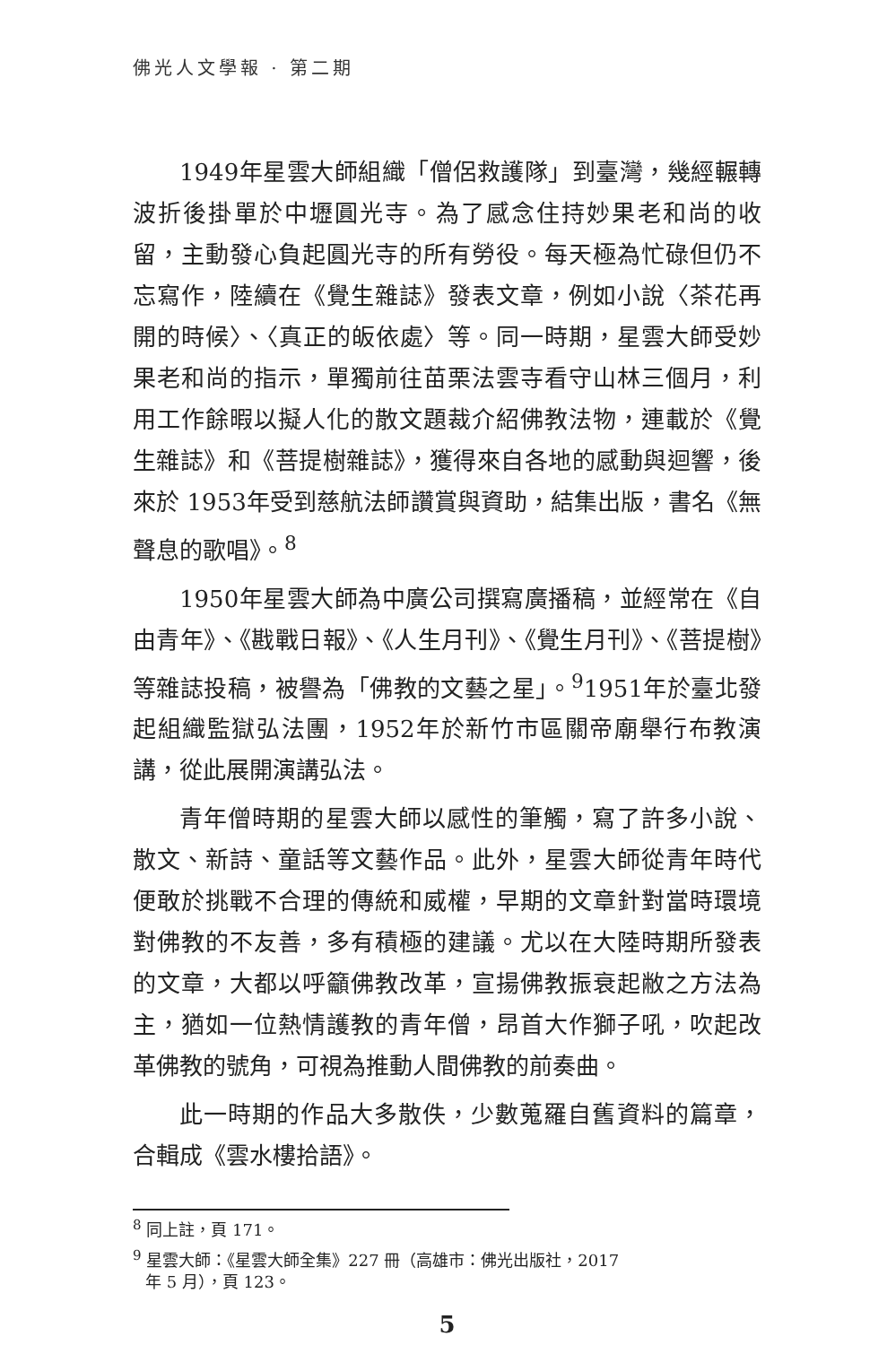佛光人文學報 · 第二期
1949年星雲大師組織「僧侶救護隊」到臺灣，幾經輾轉波折後掛單於中壢圓光寺。為了感念住持妙果老和尚的收留，主動發心負起圓光寺的所有勞役。每天極為忙碌但仍不忘寫作，陸續在《覺生雜誌》發表文章，例如小說〈茶花再開的時候〉、〈真正的皈依處〉等。同一時期，星雲大師受妙果老和尚的指示，單獨前往苗栗法雲寺看守山林三個月，利用工作餘暇以擬人化的散文題裁介紹佛教法物，連載於《覺生雜誌》和《菩提樹雜誌》，獲得來自各地的感動與迴響，後來於 1953年受到慈航法師讚賞與資助，結集出版，書名《無聲息的歌唱》。<sup>8</sup>
1950年星雲大師為中廣公司撰寫廣播稿，並經常在《自由青年》、《戡戰日報》、《人生月刊》、《覺生月刊》、《菩提樹》等雜誌投稿，被譽為「佛教的文藝之星」。<sup>9</sup>1951年於臺北發起組織監獄弘法團，1952年於新竹市區關帝廟舉行布教演講，從此展開演講弘法。
青年僧時期的星雲大師以感性的筆觸，寫了許多小說、散文、新詩、童話等文藝作品。此外，星雲大師從青年時代便敢於挑戰不合理的傳統和威權，早期的文章針對當時環境對佛教的不友善，多有積極的建議。尤以在大陸時期所發表的文章，大都以呼籲佛教改革，宣揚佛教振衰起敝之方法為主，猶如一位熱情護教的青年僧，昂首大作獅子吼，吹起改革佛教的號角，可視為推動人間佛教的前奏曲。
此一時期的作品大多散佚，少數蒐羅自舊資料的篇章，合輯成《雲水樓拾語》。
<sup>8</sup> 同上註，頁 171。
<sup>9</sup> 星雲大師：《星雲大師全集》227 冊（高雄市：佛光出版社，2017
年 5 月），頁 123。
5